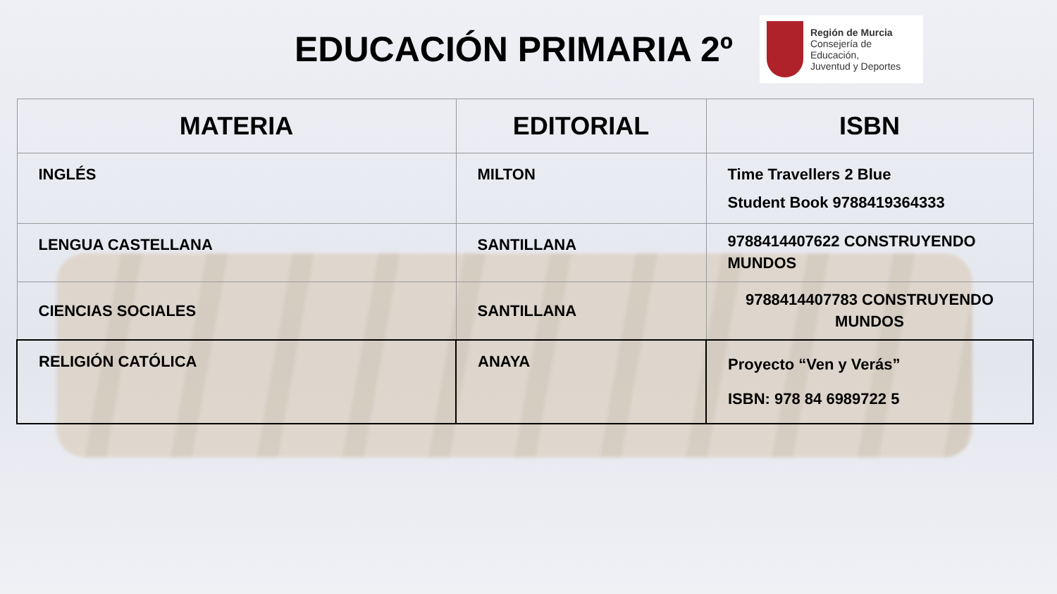EDUCACIÓN PRIMARIA 2º
Región de Murcia
Consejería de Educación,
Juventud y Deportes
| MATERIA | EDITORIAL | ISBN |
| --- | --- | --- |
| INGLÉS | MILTON | Time Travellers 2 Blue Student Book 9788419364333 |
| LENGUA CASTELLANA | SANTILLANA | 9788414407622 CONSTRUYENDO MUNDOS |
| CIENCIAS SOCIALES | SANTILLANA | 9788414407783 CONSTRUYENDO MUNDOS |
| RELIGIÓN CATÓLICA | ANAYA | Proyecto “Ven y Verás” ISBN: 978 84 6989722 5 |